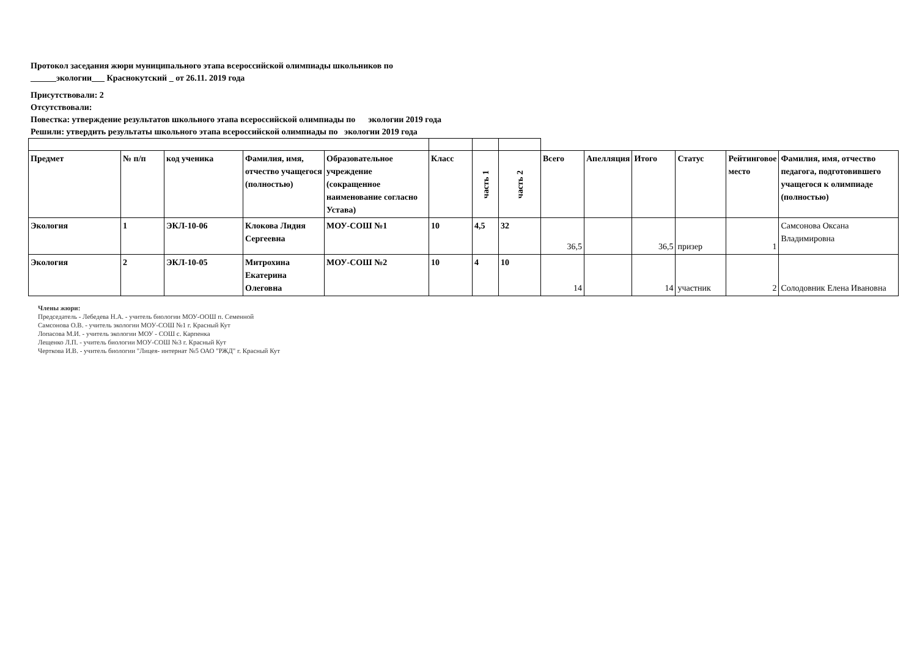Протокол заседания жюри муниципального этапа всероссийской олимпиады школьников по
______экологии___ Краснокутский _ от 26.11. 2019 года
Присутствовали: 2
Отсутствовали:
Повестка: утверждение результатов школьного этапа всероссийской олимпиады по экологии 2019 года
Решили: утвердить результаты школьного этапа всероссийской олимпиады по экологии 2019 года
| Предмет | № п/п | код ученика | Фамилия, имя, отчество учащегося (полностью) | Образовательное учреждение (сокращенное наименование согласно Устава) | Класс | часть 1 | часть 2 | Всего | Апелляция | Итого | Статус | Рейтинговое место | Фамилия, имя, отчество педагога, подготовившего учащегося к олимпиаде (полностью) |
| --- | --- | --- | --- | --- | --- | --- | --- | --- | --- | --- | --- | --- | --- |
| Экология | 1 | ЭКЛ-10-06 | Клокова Лидия Сергеевна | МОУ-СОШ №1 | 10 | 4,5 | 32 | 36,5 | | 36,5 | призер | 1 | Самсонова Оксана Владимировна |
| Экология | 2 | ЭКЛ-10-05 | Митрохина Екатерина Олеговна | МОУ-СОШ №2 | 10 | 4 | 10 | 14 | | 14 | участник | 2 | Солодовник Елена Ивановна |
Члены жюри:
Председатель - Лебедева Н.А. - учитель биологии МОУ-ООШ п. Семенной
Самсонова О.В. - учитель экологии МОУ-СОШ №1 г. Красный Кут
Лопасова М.И. - учитель экологии МОУ - СОШ с. Карпенка
Лещенко Л.П. - учитель биологии МОУ-СОШ №3 г. Красный Кут
Черткова И.В. - учитель биологии "Лицея- интернат №5 ОАО "РЖД" г. Красный Кут